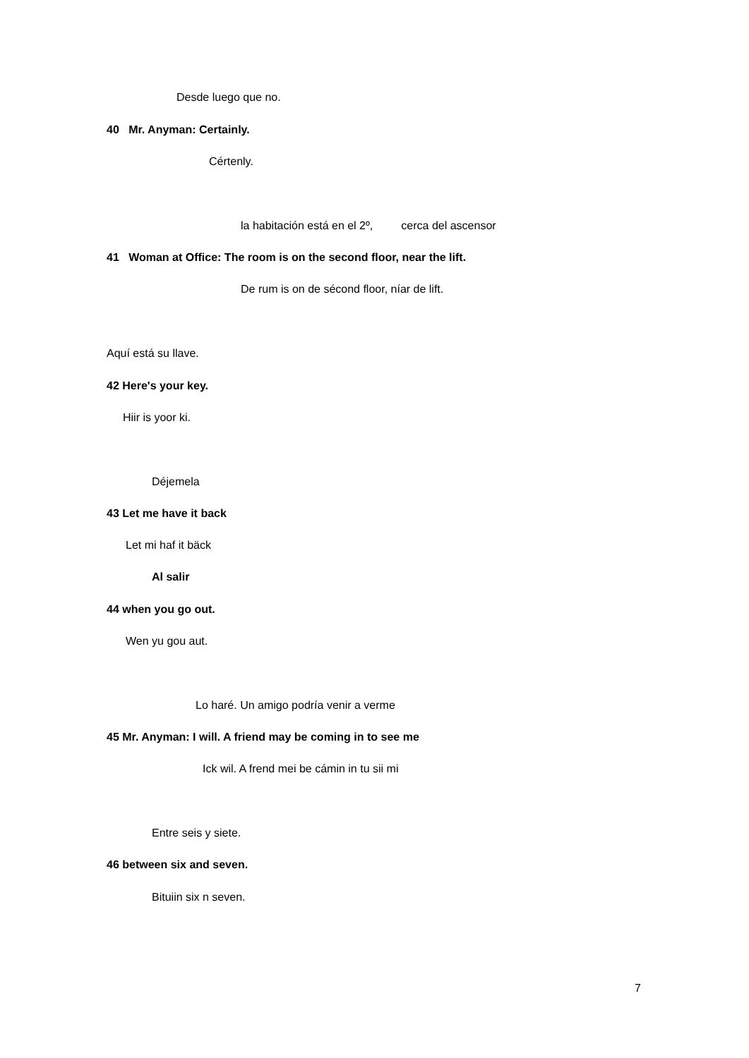Desde luego que no.
40 Mr. Anyman: Certainly.
Cértenly.
la habitación está en el 2º, cerca del ascensor
41 Woman at Office: The room is on the second floor, near the lift.
De rum is on de sécond floor, níar de lift.
Aquí está su llave.
42 Here's your key.
Hiir is yoor ki.
Déjemela
43 Let me have it back
Let mi haf it bäck
Al salir
44 when you go out.
Wen yu gou aut.
Lo haré. Un amigo podría venir a verme
45 Mr. Anyman: I will. A friend may be coming in to see me
Ick wil. A frend mei be cámin in tu sii mi
Entre seis y siete.
46 between six and seven.
Bituiin six n seven.
7